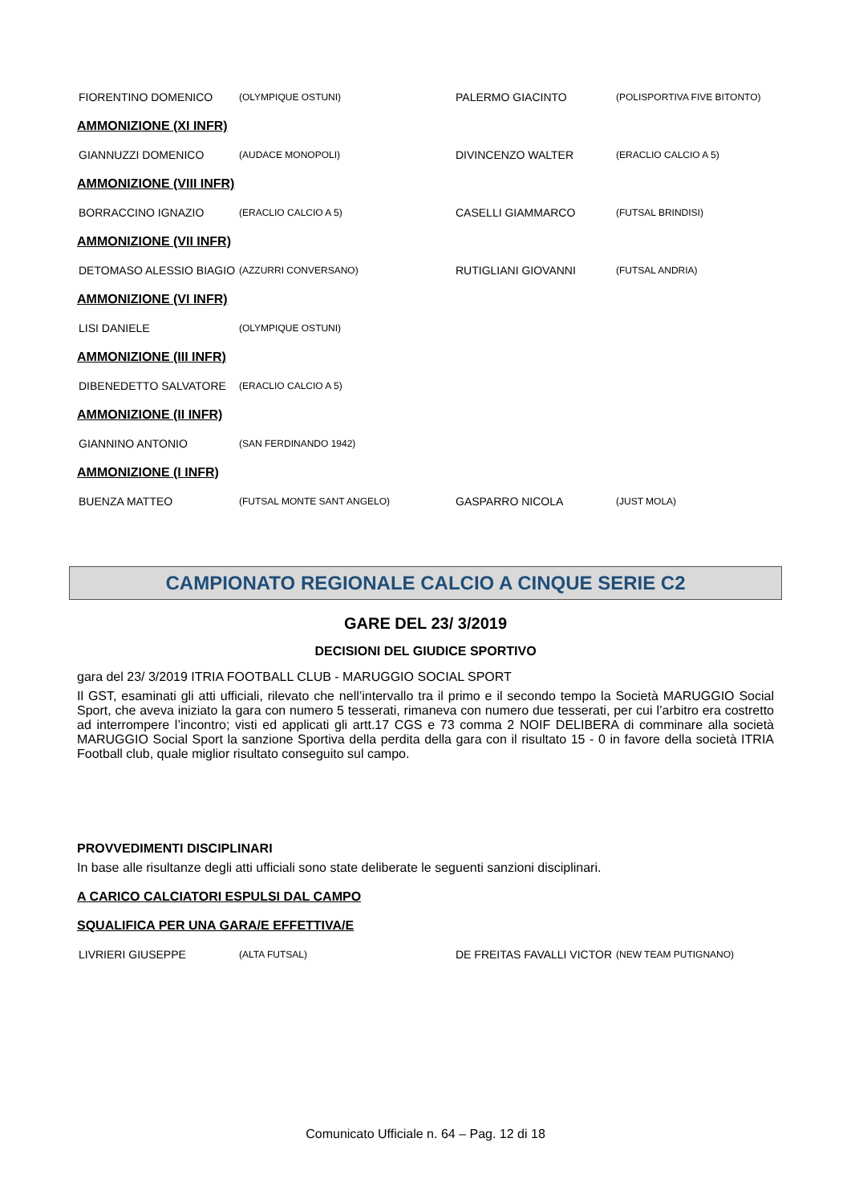| FIORENTINO DOMENICO | (OLYMPIQUE OSTUNI) | PALERMO GIACINTO | (POLISPORTIVA FIVE BITONTO) |
AMMONIZIONE (XI INFR)
| GIANNUZZI DOMENICO | (AUDACE MONOPOLI) | DIVINCENZO WALTER | (ERACLIO CALCIO A 5) |
AMMONIZIONE (VIII INFR)
| BORRACCINO IGNAZIO | (ERACLIO CALCIO A 5) | CASELLI GIAMMARCO | (FUTSAL BRINDISI) |
AMMONIZIONE (VII INFR)
| DETOMASO ALESSIO BIAGIO | (AZZURRI CONVERSANO) | RUTIGLIANI GIOVANNI | (FUTSAL ANDRIA) |
AMMONIZIONE (VI INFR)
| LISI DANIELE | (OLYMPIQUE OSTUNI) | | |
AMMONIZIONE (III INFR)
| DIBENEDETTO SALVATORE | (ERACLIO CALCIO A 5) | | |
AMMONIZIONE (II INFR)
| GIANNINO ANTONIO | (SAN FERDINANDO 1942) | | |
AMMONIZIONE (I INFR)
| BUENZA MATTEO | (FUTSAL MONTE SANT ANGELO) | GASPARRO NICOLA | (JUST MOLA) |
CAMPIONATO REGIONALE CALCIO A CINQUE SERIE C2
GARE DEL 23/ 3/2019
DECISIONI DEL GIUDICE SPORTIVO
gara del 23/ 3/2019 ITRIA FOOTBALL CLUB - MARUGGIO SOCIAL SPORT
Il GST, esaminati gli atti ufficiali, rilevato che nell’intervallo tra il primo e il secondo tempo la Società MARUGGIO Social Sport, che aveva iniziato la gara con numero 5 tesserati, rimaneva con numero due tesserati, per cui l’arbitro era costretto ad interrompere l’incontro; visti ed applicati gli artt.17 CGS e 73 comma 2 NOIF DELIBERA di comminare alla società MARUGGIO Social Sport la sanzione Sportiva della perdita della gara con il risultato 15 - 0 in favore della società ITRIA Football club, quale miglior risultato conseguito sul campo.
PROVVEDIMENTI DISCIPLINARI
In base alle risultanze degli atti ufficiali sono state deliberate le seguenti sanzioni disciplinari.
A CARICO CALCIATORI ESPULSI DAL CAMPO
SQUALIFICA PER UNA GARA/E EFFETTIVA/E
| LIVRIERI GIUSEPPE | (ALTA FUTSAL) | DE FREITAS FAVALLI VICTOR | (NEW TEAM PUTIGNANO) |
Comunicato Ufficiale n. 64 – Pag. 12 di 18